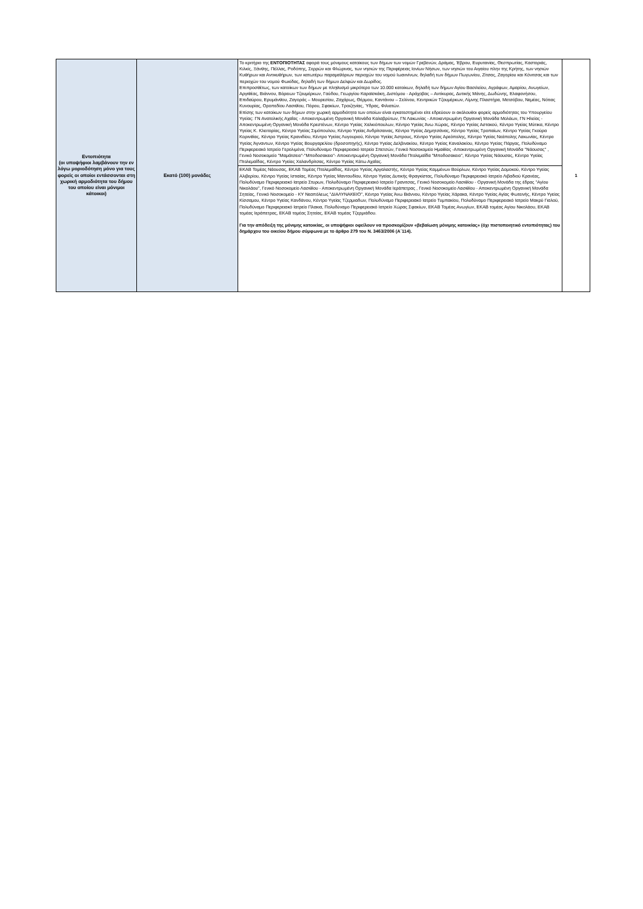| Εντοπιότητα (οι υποψήφιοι λαμβάνουν την εν λόγω μοριοδότηση μόνο για τους φορείς οι οποίοι εντάσσονται στη χωρική αρμοδιότητα του δήμου του οποίου είναι μόνιμοι κάτοικοι) | Εκατό (100) μονάδες | Το κριτήριο της ΕΝΤΟΠΙΟΤΗΤΑΣ αφορά τους μόνιμους κατοίκους των δήμων των νομών Γρεβενών, Δράμας, Έβρου, Ευρυτανίας, Θεσπρωτίας, Καστοριάς, Κιλκίς, Ξάνθης, Πέλλας, Ροδόπης, Σερρών και Φλώρινας, των νησιών της Περιφέρειας Ιονίων Νήσων, των νησιών του Αιγαίου πλην της Κρήτης, των νησιών Κυθήρων και Αντικυθήρων, των κατωτέρω παραμεθόριων περιοχών του νομού Ιωαννίνων, δηλαδή των δήμων Πωγωνίου, Ζίτσας, Ζαγορίου και Κόνιτσας και των περιοχών του νομού Φωκίδας, δηλαδή των δήμων Δελφών και Δωρίδος. Επιπροσθέτως, των κατοίκων των δήμων με πληθυσμό μικρότερο των 10.000 κατοίκων, δηλαδή των δήμων Αγίου Βασιλείου, Αγράφων, Αμαρίου, Ανωγείων, Αργιθέας, Βιάννου, Βόρειων Τζουμέρκων, Γαύδου, Γεωργίου Καραϊσκάκη, Διστόμου - Αράχοβας – Αντίκυρας, Δυτικής Μάνης, Δωδώνης, Ελαφονήσου, Επιδαύρου, Ερυμάνθου, Ζαγοράς – Μουρεσίου, Ζαχάρως, Θέρμου, Καντάνου – Σελίνου, Κεντρικών Τζουμέρκων, Λίμνης Πλαστήρα, Μετσόβου, Νεμέας, Νότιας Κυνουρίας, Οροπεδίου Λασιθίου, Πόρου, Σφακίων, Τροιζηνίας, Ύδρας, Φιλιατών. Επίσης των κατοίκων των δήμων στην χωρική αρμοδιότητα των οποίων είναι εγκατεστημένοι είτε εδρεύουν οι ακόλουθοι φορείς αρμοδιότητας του Υπουργείου Υγείας: ΓΝ Ανατολικής Αχαΐας - Αποκεντρωμένη Οργανική Μονάδα Καλαβρύτων, ΓΝ Λακωνίας - Αποκεντρωμένη Οργανική Μονάδα Μολάων, ΓΝ Ηλείας - Αποκεντρωμένη Οργανική Μονάδα Κρεστένων, Κέντρο Υγείας Χαλκιόπουλων, Κέντρο Υγείας Άνω Χώρας, Κέντρο Υγείας Αστακού, Κέντρο Υγείας Μύτικα, Κέντρο Υγείας Κ. Κλειτορίας, Κέντρο Υγείας Σιμόπουλου, Κέντρο Υγείας Ανδρίτσαινας, Κέντρο Υγείας Δημητσάνας, Κέντρο Υγείας Τροπαίων, Κέντρο Υγείας Γκούρα Κορινθίας, Κέντρο Υγείας Κρανιδίου, Κέντρο Υγείας Λυγουριού, Κέντρο Υγείας Άστρους, Κέντρο Υγείας Αρεόπολης, Κέντρο Υγείας Νεάπολης Λακωνίας, Κέντρο Υγείας Άγναντων, Κέντρο Υγείας Βουργαρελίου (δροσοπηγής), Κέντρο Υγείας Δελβινακίου, Κέντρο Υγείας Καναλακίου, Κέντρο Υγείας Πάργας, Πολυδύναμο Περιφερειακό Ιατρείο Γερολιμένα, Πολυδύναμο Περιφερειακό Ιατρείο Σπετσών, Γενικό Νοσοκομείο Ημαθίας -Αποκεντρωμένη Οργανική Μονάδα ''Νάουσας'' , Γενικό Νοσοκομείο "Μαμάτσειο"-"Μποδοσακειο"- Αποκεντρωμένη Οργανική Μονάδα Πτολεμαΐδα "Μποδοσακειο", Κέντρο Υγείας Νάουσας, Κέντρο Υγείας Πτολεμαΐδας, Κέντρο Υγείας Χαλανδρίτσας, Κέντρο Υγείας Κάτω Αχαΐας. | 1 |
| | | ΕΚΑΒ Τομέας Νάουσας, ΕΚΑΒ Τομέας Πτολεμαΐδας, Κέντρο Υγείας Αργαλαστής, Κέντρο Υγείας Καμμένων Βούρλων, Κέντρο Υγείας Δομοκού, Κέντρο Υγείας Αλιβερίου, Κέντρο Υγείας Ιστιαίας, Κέντρο Υγείας Μαντουδίου, Κέντρο Υγείας Δυτικής Φραγκίστας, Πολυδύναμο Περιφερειακό Ιατρείο Λιβαδιού Κρανέας, Πολυδύναμο Περιφερειακό Ιατρείο Στυρων, Πολυδύναμο Περιφερειακό Ιατρείο Γρανιτσας, Γενικό Νοσοκομείο Λασιθίου - Οργανική Μονάδα της έδρας "Αγίου Νικολάου", Γενικό Νοσοκομείο Λασιθίου - Αποκεντρωμένη Οργανική Μονάδα Ιεράπετρας , Γενικό Νοσοκομείο Λασιθίου - Αποκεντρωμένη Οργανική Μονάδα Σητείας, Γενικό Νοσοκομείο - ΚΥ Νεαπόλεως "ΔΙΑΛΥΝΑΚΕΙΟ", Κέντρο Υγείας Άνω Βιάννου, Κέντρο Υγείας Χάρακα, Κέντρο Υγείας Αγίας Φωτεινής, Κέντρο Υγείας Κίσσαμου, Κέντρο Υγείας Κανδάνου, Κέντρο Υγείας Τζερμιαδων, Πολυδύναμο Περιφερειακό Ιατρείο Τυμπακίου, Πολυδύναμο Περιφερειακό Ιατρείο Μακρύ Γιαλού, Πολυδύναμο Περιφερειακό Ιατρείο Πλακια, Πολυδύναμο Περιφερειακό Ιατρείο Χώρας Σφακίων, ΕΚΑΒ Τομέας Ανωγίων, ΕΚΑΒ τομέας Αγίου Νικολάου, ΕΚΑΒ τομέας Ιεράπετρας, ΕΚΑΒ τομέας Σητείας, ΕΚΑΒ τομέας Τζερμιάδου. Για την απόδειξη της μόνιμης κατοικίας, οι υποψήφιοι οφείλουν να προσκομίζουν «βεβαίωση μόνιμης κατοικίας» (όχι πιστοποιητικό εντοπιότητας) του δημάρχου του οικείου δήμου σύμφωνα με το άρθρο 279 του Ν. 3463/2006 (Α΄114). | |